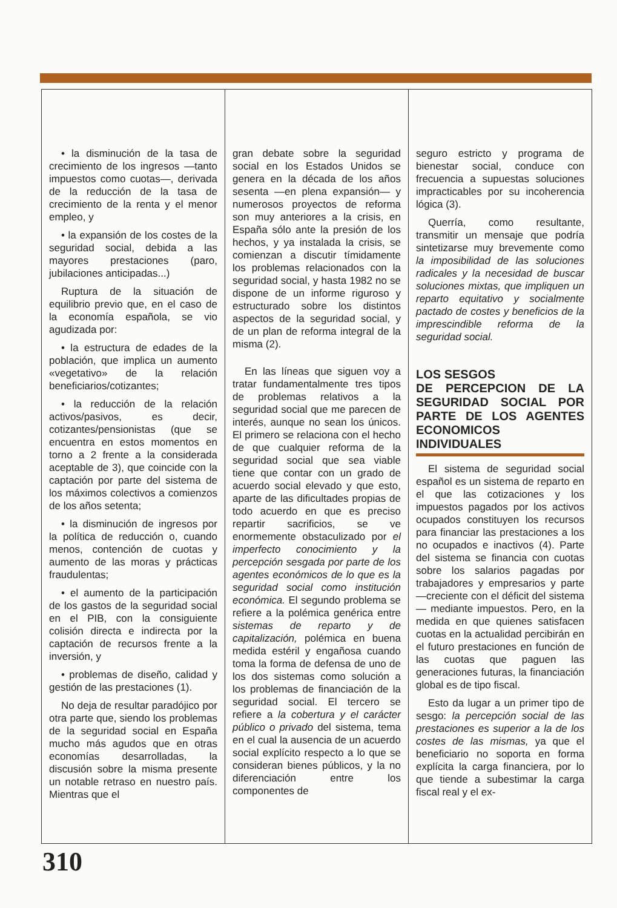• la disminución de la tasa de crecimiento de los ingresos —tanto impuestos como cuotas—, derivada de la reducción de la tasa de crecimiento de la renta y el menor empleo, y
• la expansión de los costes de la seguridad social, debida a las mayores prestaciones (paro, jubilaciones anticipadas...)
Ruptura de la situación de equilibrio previo que, en el caso de la economía española, se vio agudizada por:
• la estructura de edades de la población, que implica un aumento «vegetativo» de la relación beneficiarios/cotizantes;
• la reducción de la relación activos/pasivos, es decir, cotizantes/pensionistas (que se encuentra en estos momentos en torno a 2 frente a la considerada aceptable de 3), que coincide con la captación por parte del sistema de los máximos colectivos a comienzos de los años setenta;
• la disminución de ingresos por la política de reducción o, cuando menos, contención de cuotas y aumento de las moras y prácticas fraudulentas;
• el aumento de la participación de los gastos de la seguridad social en el PIB, con la consiguiente colisión directa e indirecta por la captación de recursos frente a la inversión, y
• problemas de diseño, calidad y gestión de las prestaciones (1).
No deja de resultar paradójico por otra parte que, siendo los problemas de la seguridad social en España mucho más agudos que en otras economías desarrolladas, la discusión sobre la misma presente un notable retraso en nuestro país. Mientras que el
gran debate sobre la seguridad social en los Estados Unidos se genera en la década de los años sesenta —en plena expansión— y numerosos proyectos de reforma son muy anteriores a la crisis, en España sólo ante la presión de los hechos, y ya instalada la crisis, se comienzan a discutir tímidamente los problemas relacionados con la seguridad social, y hasta 1982 no se dispone de un informe riguroso y estructurado sobre los distintos aspectos de la seguridad social, y de un plan de reforma integral de la misma (2).
En las líneas que siguen voy a tratar fundamentalmente tres tipos de problemas relativos a la seguridad social que me parecen de interés, aunque no sean los únicos. El primero se relaciona con el hecho de que cualquier reforma de la seguridad social que sea viable tiene que contar con un grado de acuerdo social elevado y que esto, aparte de las dificultades propias de todo acuerdo en que es preciso repartir sacrificios, se ve enormemente obstaculizado por el imperfecto conocimiento y la percepción sesgada por parte de los agentes económicos de lo que es la seguridad social como institución económica. El segundo problema se refiere a la polémica genérica entre sistemas de reparto y de capitalización, polémica en buena medida estéril y engañosa cuando toma la forma de defensa de uno de los dos sistemas como solución a los problemas de financiación de la seguridad social. El tercero se refiere a la cobertura y el carácter público o privado del sistema, tema en el cual la ausencia de un acuerdo social explícito respecto a lo que se consideran bienes públicos, y la no diferenciación entre los componentes de
seguro estricto y programa de bienestar social, conduce con frecuencia a supuestas soluciones impracticables por su incoherencia lógica (3).
Querría, como resultante, transmitir un mensaje que podría sintetizarse muy brevemente como la imposibilidad de las soluciones radicales y la necesidad de buscar soluciones mixtas, que impliquen un reparto equitativo y socialmente pactado de costes y beneficios de la imprescindible reforma de la seguridad social.
LOS SESGOS
DE PERCEPCION DE LA SEGURIDAD SOCIAL POR PARTE DE LOS AGENTES ECONOMICOS INDIVIDUALES
El sistema de seguridad social español es un sistema de reparto en el que las cotizaciones y los impuestos pagados por los activos ocupados constituyen los recursos para financiar las prestaciones a los no ocupados e inactivos (4). Parte del sistema se financia con cuotas sobre los salarios pagadas por trabajadores y empresarios y parte —creciente con el déficit del sistema— mediante impuestos. Pero, en la medida en que quienes satisfacen cuotas en la actualidad percibirán en el futuro prestaciones en función de las cuotas que paguen las generaciones futuras, la financiación global es de tipo fiscal.
Esto da lugar a un primer tipo de sesgo: la percepción social de las prestaciones es superior a la de los costes de las mismas, ya que el beneficiario no soporta en forma explícita la carga financiera, por lo que tiende a subestimar la carga fiscal real y el ex-
310